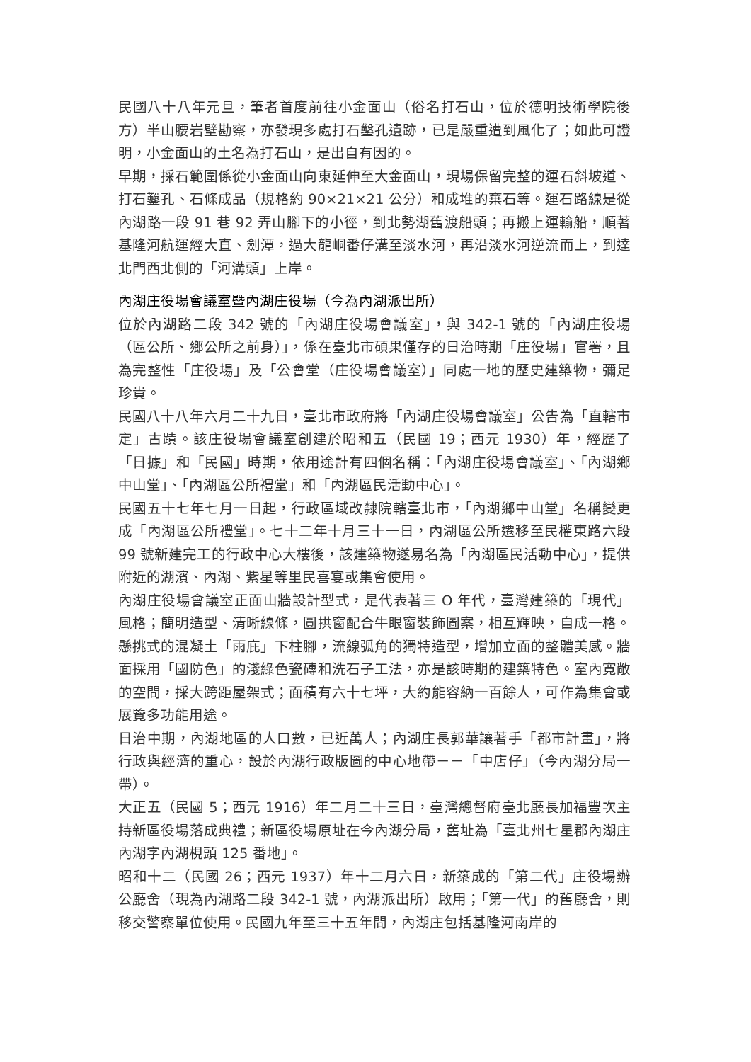民國八十八年元旦，筆者首度前往小金面山（俗名打石山，位於德明技術學院後方）半山腰岩壁勘察，亦發現多處打石鑿孔遺跡，已是嚴重遭到風化了；如此可證明，小金面山的土名為打石山，是出自有因的。
早期，採石範圍係從小金面山向東延伸至大金面山，現場保留完整的運石斜坡道、打石鑿孔、石條成品（規格約 90×21×21 公分）和成堆的棄石等。運石路線是從內湖路一段 91 巷 92 弄山腳下的小徑，到北勢湖舊渡船頭；再搬上運輸船，順著基隆河航運經大直、劍潭，過大龍峒番仔溝至淡水河，再沿淡水河逆流而上，到達北門西北側的「河溝頭」上岸。
內湖庄役場會議室暨內湖庄役場（今為內湖派出所）
位於內湖路二段 342 號的「內湖庄役場會議室」，與 342-1 號的「內湖庄役場（區公所、鄉公所之前身）」，係在臺北市碩果僅存的日治時期「庄役場」官署，且為完整性「庄役場」及「公會堂（庄役場會議室）」同處一地的歷史建築物，彌足珍貴。
民國八十八年六月二十九日，臺北市政府將「內湖庄役場會議室」公告為「直轄市定」古蹟。該庄役場會議室創建於昭和五（民國 19；西元 1930）年，經歷了「日據」和「民國」時期，依用途計有四個名稱：「內湖庄役場會議室」、「內湖鄉中山堂」、「內湖區公所禮堂」和「內湖區民活動中心」。
民國五十七年七月一日起，行政區域改隸院轄臺北市，「內湖鄉中山堂」名稱變更成「內湖區公所禮堂」。七十二年十月三十一日，內湖區公所遷移至民權東路六段 99 號新建完工的行政中心大樓後，該建築物遂易名為「內湖區民活動中心」，提供附近的湖濱、內湖、紫星等里民喜宴或集會使用。
內湖庄役場會議室正面山牆設計型式，是代表著三 O 年代，臺灣建築的「現代」風格；簡明造型、清晰線條，圓拱窗配合牛眼窗裝飾圖案，相互輝映，自成一格。懸挑式的混凝土「雨庇」下柱腳，流線弧角的獨特造型，增加立面的整體美感。牆面採用「國防色」的淺綠色瓷磚和洗石子工法，亦是該時期的建築特色。室內寬敞的空間，採大跨距屋架式；面積有六十七坪，大約能容納一百餘人，可作為集會或展覽多功能用途。
日治中期，內湖地區的人口數，已近萬人；內湖庄長郭華讓著手「都市計畫」，將行政與經濟的重心，設於內湖行政版圖的中心地帶－－「中店仔」（今內湖分局一帶）。
大正五（民國 5；西元 1916）年二月二十三日，臺灣總督府臺北廳長加福豐次主持新區役場落成典禮；新區役場原址在今內湖分局，舊址為「臺北州七星郡內湖庄內湖字內湖梘頭 125 番地」。
昭和十二（民國 26；西元 1937）年十二月六日，新築成的「第二代」庄役場辦公廳舍（現為內湖路二段 342-1 號，內湖派出所）啟用；「第一代」的舊廳舍，則移交警察單位使用。民國九年至三十五年間，內湖庄包括基隆河南岸的